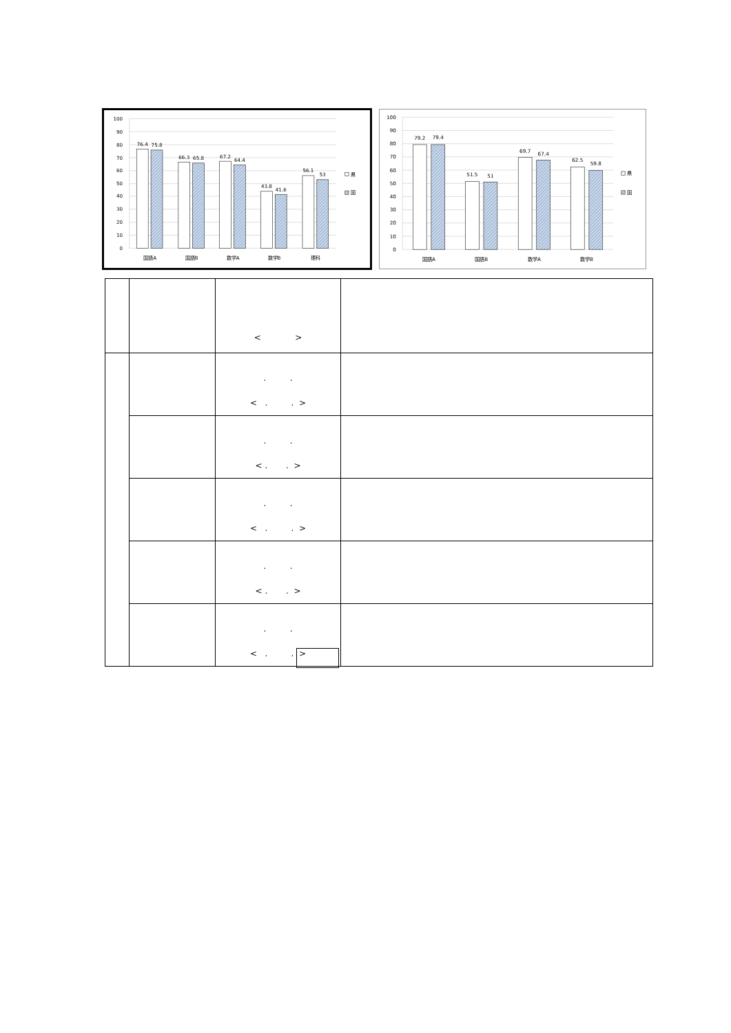100
90
80
70
60
50
40
30
20
10
0
76.4
75.8
66.3
65.8
67.2
64.4
43.8
41.6
56.1
53
国語A
国語B
数学A
数学B
理科
県
国
100
90
80
70
60
50
40
30
20
10
0
79.2
79.4
51.5
51
69.7
67.4
62.5
59.8
国語A
国語B
数学A
数学B
県
国
| | | < > | |
| | | . . < . . > | |
| | | . . < . . > | |
| | | . . < . . > | |
| | | . . < . . > | |
| | | . . < . . > | |